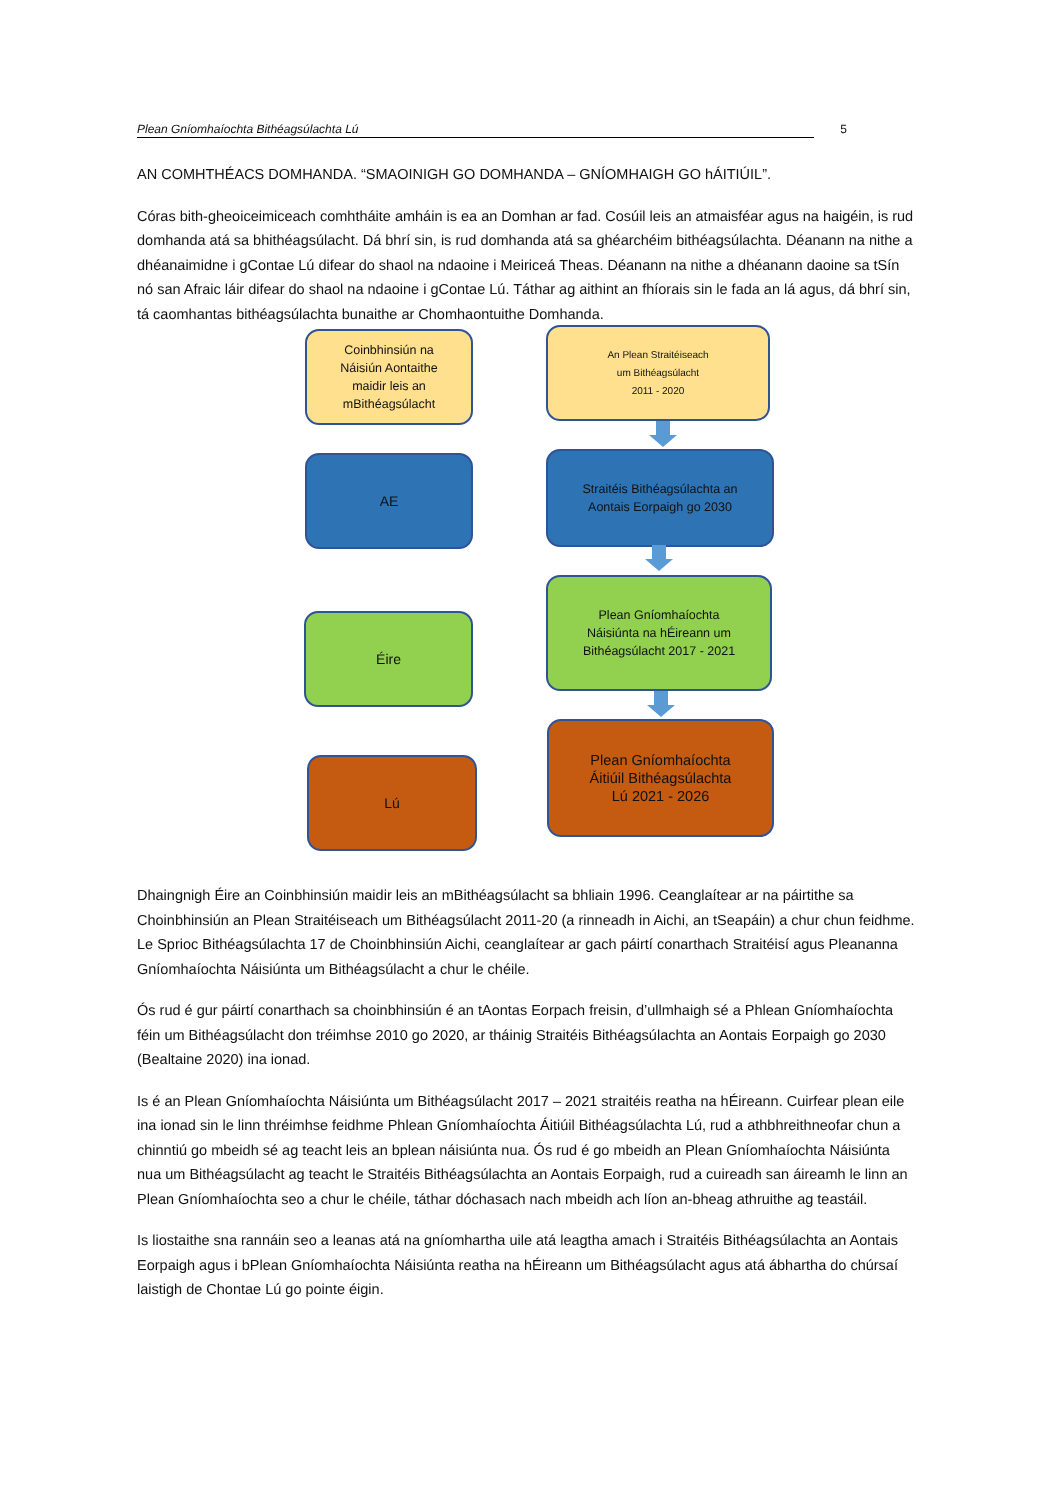Plean Gníomhaíochta Bithéagsúlachta Lú 5
AN COMHTHÉACS DOMHANDA. “SMAOINIGH GO DOMHANDA – GNÍOMHAIGH GO hÁITIÚIL”.
Córas bith-gheoiceimiceach comhtháite amháin is ea an Domhan ar fad. Cosúil leis an atmaisféar agus na haigéin, is rud domhanda atá sa bhithéagsúlacht. Dá bhrí sin, is rud domhanda atá sa ghéarchéim bithéagsúlachta. Déanann na nithe a dhéanaimidne i gContae Lú difear do shaol na ndaoine i Meiriceá Theas. Déanann na nithe a dhéanann daoine sa tSín nó san Afraic láir difear do shaol na ndaoine i gContae Lú. Táthar ag aithint an fhíorais sin le fada an lá agus, dá bhrí sin, tá caomhantas bithéagsúlachta bunaithe ar Chomhaontuithe Domhanda.
Coinbhinsiún na
Náisiún Aontaithe
maidir leis an
mBithéagsúlacht
An Plean Straitéiseach
um Bithéagsúlacht
2011 - 2020
AE
Straitéis Bithéagsúlachta an
Aontais Eorpaigh go 2030
Éire
Plean Gníomhaíochta
Náisiúnta na hÉireann um
Bithéagsúlacht 2017 - 2021
Lú
Plean Gníomhaíochta
Áitiúil Bithéagsúlachta
Lú 2021 - 2026
Dhaingnigh Éire an Coinbhinsiún maidir leis an mBithéagsúlacht sa bhliain 1996. Ceanglaítear ar na páirtithe sa Choinbhinsiún an Plean Straitéiseach um Bithéagsúlacht 2011-20 (a rinneadh in Aichi, an tSeapáin) a chur chun feidhme. Le Sprioc Bithéagsúlachta 17 de Choinbhinsiún Aichi, ceanglaítear ar gach páirtí conarthach Straitéisí agus Pleananna Gníomhaíochta Náisiúnta um Bithéagsúlacht a chur le chéile.
Ós rud é gur páirtí conarthach sa choinbhinsiún é an tAontas Eorpach freisin, d’ullmhaigh sé a Phlean Gníomhaíochta féin um Bithéagsúlacht don tréimhse 2010 go 2020, ar tháinig Straitéis Bithéagsúlachta an Aontais Eorpaigh go 2030 (Bealtaine 2020) ina ionad.
Is é an Plean Gníomhaíochta Náisiúnta um Bithéagsúlacht 2017 – 2021 straitéis reatha na hÉireann. Cuirfear plean eile ina ionad sin le linn thréimhse feidhme Phlean Gníomhaíochta Áitiúil Bithéagsúlachta Lú, rud a athbhreithneofar chun a chinntiú go mbeidh sé ag teacht leis an bplean náisiúnta nua. Ós rud é go mbeidh an Plean Gníomhaíochta Náisiúnta nua um Bithéagsúlacht ag teacht le Straitéis Bithéagsúlachta an Aontais Eorpaigh, rud a cuireadh san áireamh le linn an Plean Gníomhaíochta seo a chur le chéile, táthar dóchasach nach mbeidh ach líon an-bheag athruithe ag teastáil.
Is liostaithe sna rannáin seo a leanas atá na gníomhartha uile atá leagtha amach i Straitéis Bithéagsúlachta an Aontais Eorpaigh agus i bPlean Gníomhaíochta Náisiúnta reatha na hÉireann um Bithéagsúlacht agus atá ábhartha do chúrsaí laistigh de Chontae Lú go pointe éigin.